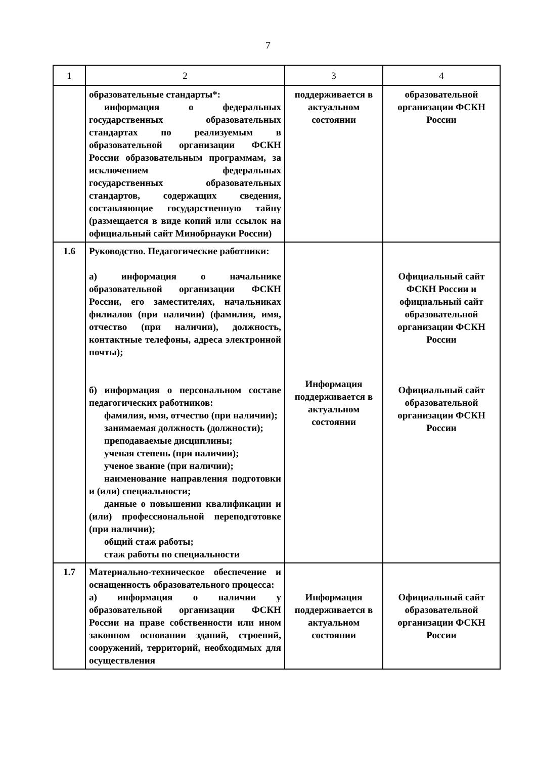7
| 1 | 2 | 3 | 4 |
| --- | --- | --- | --- |
| | образовательные стандарты*: информация о федеральных государственных образовательных стандартах по реализуемым в образовательной организации ФСКН России образовательным программам, за исключением федеральных государственных образовательных стандартов, содержащих сведения, составляющие государственную тайну (размещается в виде копий или ссылок на официальный сайт Минобрнауки России) | поддерживается в актуальном состоянии | образовательной организации ФСКН России |
| 1.6 | Руководство. Педагогические работники: а) информация о начальнике образовательной организации ФСКН России, его заместителях, начальниках филиалов (при наличии) (фамилия, имя, отчество (при наличии), должность, контактные телефоны, адреса электронной почты); б) информация о персональном составе педагогических работников: фамилия, имя, отчество (при наличии); занимаемая должность (должности); преподаваемые дисциплины; ученая степень (при наличии); ученое звание (при наличии); наименование направления подготовки и (или) специальности; данные о повышении квалификации и (или) профессиональной переподготовке (при наличии); общий стаж работы; стаж работы по специальности | Информация поддерживается в актуальном состоянии | Официальный сайт ФСКН России и официальный сайт образовательной организации ФСКН России Официальный сайт образовательной организации ФСКН России |
| 1.7 | Материально-техническое обеспечение и оснащенность образовательного процесса: а) информация о наличии у образовательной организации ФСКН России на праве собственности или ином законном основании зданий, строений, сооружений, территорий, необходимых для осуществления | Информация поддерживается в актуальном состоянии | Официальный сайт образовательной организации ФСКН России |